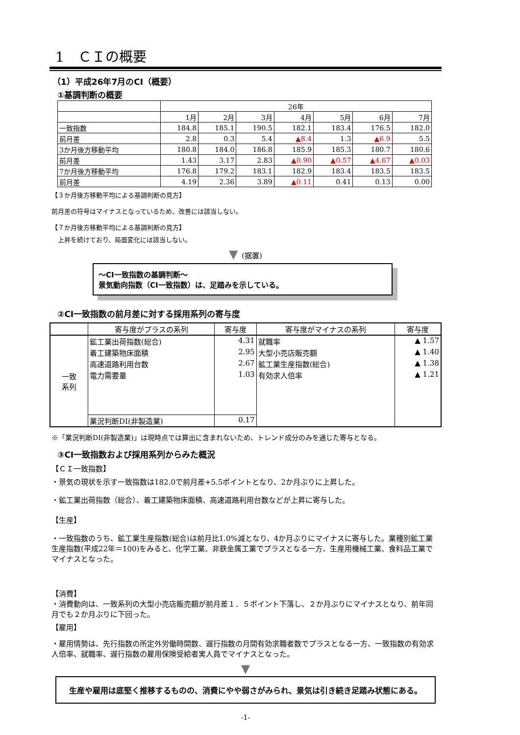1　ＣＩの概要
（1）平成26年7月のCI（概要）
①基調判断の概要
| | 26年 | | | | | | |
| | 1月 | 2月 | 3月 | 4月 | 5月 | 6月 | 7月 |
| 一致指数 | 184.8 | 185.1 | 190.5 | 182.1 | 183.4 | 176.5 | 182.0 |
| 前月差 | 2.8 | 0.3 | 5.4 | ▲8.4 | 1.3 | ▲6.9 | 5.5 |
| 3か月後方移動平均 | 180.8 | 184.0 | 186.8 | 185.9 | 185.3 | 180.7 | 180.6 |
| 前月差 | 1.43 | 3.17 | 2.83 | ▲0.90 | ▲0.57 | ▲4.67 | ▲0.03 |
| 7か月後方移動平均 | 176.8 | 179.2 | 183.1 | 182.9 | 183.4 | 183.5 | 183.5 |
| 前月差 | 4.19 | 2.36 | 3.89 | ▲0.11 | 0.41 | 0.13 | 0.00 |
【３か月後方移動平均による基調判断の見方】
前月差の符号はマイナスとなっているため、改善には該当しない。
【７か月後方移動平均による基調判断の見方】
　上昇を続けており、局面変化には該当しない。
▼ (据置)
～CI一致指数の基調判断～
景気動向指数（CI一致指数）は、足踏みを示している。
②CI一致指数の前月差に対する採用系列の寄与度
| | 寄与度がプラスの系列 | 寄与度 | 寄与度がマイナスの系列 | 寄与度 |
| --- | --- | --- | --- | --- |
| 一致 系列 | 鉱工業出荷指数(総合) | 4.31 | 就職率 | ▲ 1.57 |
| | 着工建築物床面積 | 2.95 | 大型小売店販売額 | ▲ 1.40 |
| | 高速道路利用台数 | 2.67 | 鉱工業生産指数(総合) | ▲ 1.38 |
| | 電力需要量 | 1.03 | 有効求人倍率 | ▲ 1.21 |
| | 業況判断DI(非製造業) | 0.17 | | |
※「業況判断DI(非製造業)」は現時点では算出に含まれないため、トレンド成分のみを通じた寄与となる。
③CI一致指数および採用系列からみた概況
【ＣＩ一致指数】
・景気の現状を示す一致指数は182.0で前月差+5.5ポイントとなり、2か月ぶりに上昇した。
・鉱工業出荷指数（総合）、着工建築物床面積、高速道路利用台数などが上昇に寄与した。
【生産】
・一致指数のうち、鉱工業生産指数(総合)は前月比1.0%減となり、4か月ぶりにマイナスに寄与した。業種別鉱工業生産指数(平成22年＝100)をみると、化学工業、非鉄金属工業でプラスとなる一方、生産用機械工業、食料品工業でマイナスとなった。
【消費】
・消費動向は、一致系列の大型小売店販売額が前月差１．５ポイント下落し、２か月ぶりにマイナスとなり、前年同月でも２か月ぶりに下回った。
【雇用】
・雇用情勢は、先行指数の所定外労働時間数、遅行指数の月間有効求職者数でプラスとなる一方、一致指数の有効求人倍率、就職率、遅行指数の雇用保険受給者実人員でマイナスとなった。
▼
生産や雇用は底堅く推移するものの、消費にやや弱さがみられ、景気は引き続き足踏み状態にある。
-1-